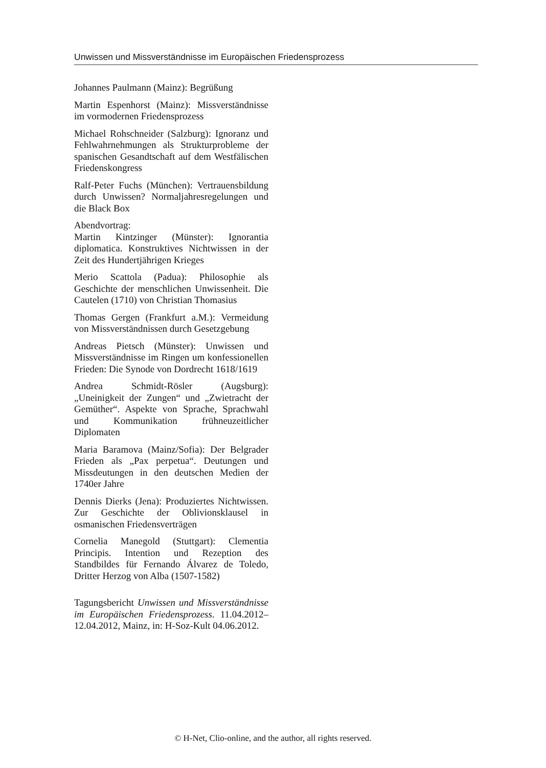Unwissen und Missverständnisse im Europäischen Friedensprozess
Johannes Paulmann (Mainz): Begrüßung
Martin Espenhorst (Mainz): Missverständnisse im vormodernen Friedensprozess
Michael Rohschneider (Salzburg): Ignoranz und Fehlwahrnehmungen als Strukturprobleme der spanischen Gesandtschaft auf dem Westfälischen Friedenskongress
Ralf-Peter Fuchs (München): Vertrauensbildung durch Unwissen? Normaljahresregelungen und die Black Box
Abendvortrag:
Martin Kintzinger (Münster): Ignorantia diplomatica. Konstruktives Nichtwissen in der Zeit des Hundertjährigen Krieges
Merio Scattola (Padua): Philosophie als Geschichte der menschlichen Unwissenheit. Die Cautelen (1710) von Christian Thomasius
Thomas Gergen (Frankfurt a.M.): Vermeidung von Missverständnissen durch Gesetzgebung
Andreas Pietsch (Münster): Unwissen und Missverständnisse im Ringen um konfessionellen Frieden: Die Synode von Dordrecht 1618/1619
Andrea Schmidt-Rösler (Augsburg): „Uneinigkeit der Zungen“ und „Zwietracht der Gemüther“. Aspekte von Sprache, Sprachwahl und Kommunikation frühneuzeitlicher Diplomaten
Maria Baramova (Mainz/Sofia): Der Belgrader Frieden als „Pax perpetua“. Deutungen und Missdeutungen in den deutschen Medien der 1740er Jahre
Dennis Dierks (Jena): Produziertes Nichtwissen. Zur Geschichte der Oblivionsklausel in osmanischen Friedensverträgen
Cornelia Manegold (Stuttgart): Clementia Principis. Intention und Rezeption des Standbildes für Fernando Álvarez de Toledo, Dritter Herzog von Alba (1507-1582)
Tagungsbericht Unwissen und Missverständnisse im Europäischen Friedensprozess. 11.04.2012–12.04.2012, Mainz, in: H-Soz-Kult 04.06.2012.
© H-Net, Clio-online, and the author, all rights reserved.